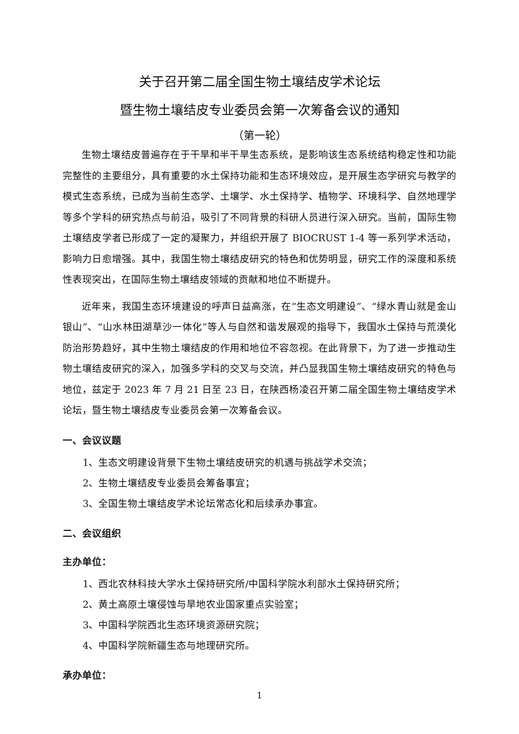关于召开第二届全国生物土壤结皮学术论坛
暨生物土壤结皮专业委员会第一次筹备会议的通知
（第一轮）
生物土壤结皮普遍存在于干旱和半干旱生态系统，是影响该生态系统结构稳定性和功能完整性的主要组分，具有重要的水土保持功能和生态环境效应，是开展生态学研究与教学的模式生态系统，已成为当前生态学、土壤学、水土保持学、植物学、环境科学、自然地理学等多个学科的研究热点与前沿，吸引了不同背景的科研人员进行深入研究。当前，国际生物土壤结皮学者已形成了一定的凝聚力，并组织开展了 BIOCRUST 1-4 等一系列学术活动，影响力日愈增强。其中，我国生物土壤结皮研究的特色和优势明显，研究工作的深度和系统性表现突出，在国际生物土壤结皮领域的贡献和地位不断提升。
近年来，我国生态环境建设的呼声日益高涨，在“生态文明建设”、“绿水青山就是金山银山”、“山水林田湖草沙一体化”等人与自然和谐发展观的指导下，我国水土保持与荒漠化防治形势趋好，其中生物土壤结皮的作用和地位不容忽视。在此背景下，为了进一步推动生物土壤结皮研究的深入，加强多学科的交叉与交流，并凸显我国生物土壤结皮研究的特色与地位，兹定于 2023 年 7 月 21 日至 23 日，在陕西杨凌召开第二届全国生物土壤结皮学术论坛，暨生物土壤结皮专业委员会第一次筹备会议。
一、会议议题
1、生态文明建设背景下生物土壤结皮研究的机遇与挑战学术交流；
2、生物土壤结皮专业委员会筹备事宜；
3、全国生物土壤结皮学术论坛常态化和后续承办事宜。
二、会议组织
主办单位：
1、西北农林科技大学水土保持研究所/中国科学院水利部水土保持研究所；
2、黄土高原土壤侵蚀与旱地农业国家重点实验室；
3、中国科学院西北生态环境资源研究院；
4、中国科学院新疆生态与地理研究所。
承办单位：
1